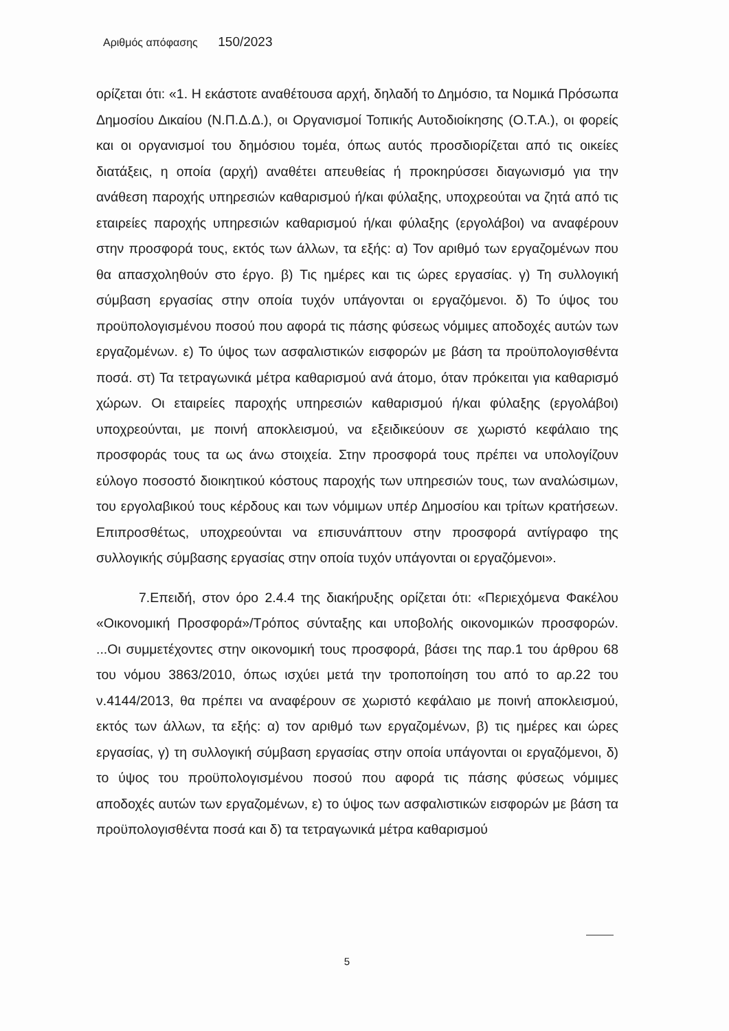Αριθμός απόφασης 150/2023
ορίζεται ότι: «1. Η εκάστοτε αναθέτουσα αρχή, δηλαδή το Δημόσιο, τα Νομικά Πρόσωπα Δημοσίου Δικαίου (Ν.Π.Δ.Δ.), οι Οργανισμοί Τοπικής Αυτοδιοίκησης (Ο.Τ.Α.), οι φορείς και οι οργανισμοί του δημόσιου τομέα, όπως αυτός προσδιορίζεται από τις οικείες διατάξεις, η οποία (αρχή) αναθέτει απευθείας ή προκηρύσσει διαγωνισμό για την ανάθεση παροχής υπηρεσιών καθαρισμού ή/και φύλαξης, υποχρεούται να ζητά από τις εταιρείες παροχής υπηρεσιών καθαρισμού ή/και φύλαξης (εργολάβοι) να αναφέρουν στην προσφορά τους, εκτός των άλλων, τα εξής: α) Τον αριθμό των εργαζομένων που θα απασχοληθούν στο έργο. β) Τις ημέρες και τις ώρες εργασίας. γ) Τη συλλογική σύμβαση εργασίας στην οποία τυχόν υπάγονται οι εργαζόμενοι. δ) Το ύψος του προϋπολογισμένου ποσού που αφορά τις πάσης φύσεως νόμιμες αποδοχές αυτών των εργαζομένων. ε) Το ύψος των ασφαλιστικών εισφορών με βάση τα προϋπολογισθέντα ποσά. στ) Τα τετραγωνικά μέτρα καθαρισμού ανά άτομο, όταν πρόκειται για καθαρισμό χώρων. Οι εταιρείες παροχής υπηρεσιών καθαρισμού ή/και φύλαξης (εργολάβοι) υποχρεούνται, με ποινή αποκλεισμού, να εξειδικεύουν σε χωριστό κεφάλαιο της προσφοράς τους τα ως άνω στοιχεία. Στην προσφορά τους πρέπει να υπολογίζουν εύλογο ποσοστό διοικητικού κόστους παροχής των υπηρεσιών τους, των αναλώσιμων, του εργολαβικού τους κέρδους και των νόμιμων υπέρ Δημοσίου και τρίτων κρατήσεων. Επιπροσθέτως, υποχρεούνται να επισυνάπτουν στην προσφορά αντίγραφο της συλλογικής σύμβασης εργασίας στην οποία τυχόν υπάγονται οι εργαζόμενοι».
7.Επειδή, στον όρο 2.4.4 της διακήρυξης ορίζεται ότι: «Περιεχόμενα Φακέλου «Οικονομική Προσφορά»/Τρόπος σύνταξης και υποβολής οικονομικών προσφορών. ...Οι συμμετέχοντες στην οικονομική τους προσφορά, βάσει της παρ.1 του άρθρου 68 του νόμου 3863/2010, όπως ισχύει μετά την τροποποίηση του από το αρ.22 του ν.4144/2013, θα πρέπει να αναφέρουν σε χωριστό κεφάλαιο με ποινή αποκλεισμού, εκτός των άλλων, τα εξής: α) τον αριθμό των εργαζομένων, β) τις ημέρες και ώρες εργασίας, γ) τη συλλογική σύμβαση εργασίας στην οποία υπάγονται οι εργαζόμενοι, δ) το ύψος του προϋπολογισμένου ποσού που αφορά τις πάσης φύσεως νόμιμες αποδοχές αυτών των εργαζομένων, ε) το ύψος των ασφαλιστικών εισφορών με βάση τα προϋπολογισθέντα ποσά και δ) τα τετραγωνικά μέτρα καθαρισμού
5